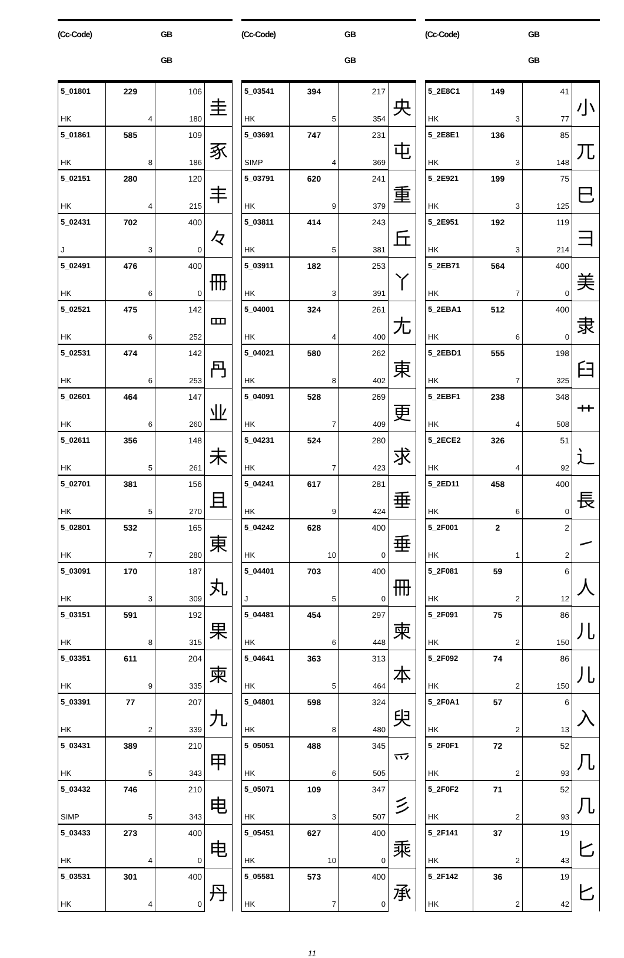(Cc-Code) GB
GB
| 5_01801 | 229 | 106 | 圭 |
| HK | 4 | 180 | |
| 5_01861 | 585 | 109 | 豖 |
| HK | 8 | 186 | |
| 5_02151 | 280 | 120 | 丰 |
| HK | 4 | 215 | |
| 5_02431 | 702 | 400 | 々 |
| J | 3 | 0 | |
| 5_02491 | 476 | 400 | 冊 |
| HK | 6 | 0 | |
| 5_02521 | 475 | 142 | 罒 |
| HK | 6 | 252 | |
| 5_02531 | 474 | 142 | 冎 |
| HK | 6 | 253 | |
| 5_02601 | 464 | 147 | 业 |
| HK | 6 | 260 | |
| 5_02611 | 356 | 148 | 未 |
| HK | 5 | 261 | |
| 5_02701 | 381 | 156 | 且 |
| HK | 5 | 270 | |
| 5_02801 | 532 | 165 | 東 |
| HK | 7 | 280 | |
| 5_03091 | 170 | 187 | 丸 |
| HK | 3 | 309 | |
| 5_03151 | 591 | 192 | 果 |
| HK | 8 | 315 | |
| 5_03351 | 611 | 204 | 柬 |
| HK | 9 | 335 | |
| 5_03391 | 77 | 207 | 九 |
| HK | 2 | 339 | |
| 5_03431 | 389 | 210 | 甲 |
| HK | 5 | 343 | |
| 5_03432 | 746 | 210 | 电 |
| SIMP | 5 | 343 | |
| 5_03433 | 273 | 400 | 电 |
| HK | 4 | 0 | |
| 5_03531 | 301 | 400 | 丹 |
| HK | 4 | 0 | |
(Cc-Code) GB
GB
| 5_03541 | 394 | 217 | 央 |
| HK | 5 | 354 | |
| 5_03691 | 747 | 231 | 屯 |
| SIMP | 4 | 369 | |
| 5_03791 | 620 | 241 | 重 |
| HK | 9 | 379 | |
| 5_03811 | 414 | 243 | 丘 |
| HK | 5 | 381 | |
| 5_03911 | 182 | 253 | 丫 |
| HK | 3 | 391 | |
| 5_04001 | 324 | 261 | 尢 |
| HK | 4 | 400 | |
| 5_04021 | 580 | 262 | 東 |
| HK | 8 | 402 | |
| 5_04091 | 528 | 269 | 更 |
| HK | 7 | 409 | |
| 5_04231 | 524 | 280 | 求 |
| HK | 7 | 423 | |
| 5_04241 | 617 | 281 | 垂 |
| HK | 9 | 424 | |
| 5_04242 | 628 | 400 | 垂 |
| HK | 10 | 0 | |
| 5_04401 | 703 | 400 | 冊 |
| J | 5 | 0 | |
| 5_04481 | 454 | 297 | 柬 |
| HK | 6 | 448 | |
| 5_04641 | 363 | 313 | 本 |
| HK | 5 | 464 | |
| 5_04801 | 598 | 324 | 臾 |
| HK | 8 | 480 | |
| 5_05051 | 488 | 345 | 爫 |
| HK | 6 | 505 | |
| 5_05071 | 109 | 347 | 彡 |
| HK | 3 | 507 | |
| 5_05451 | 627 | 400 | 乘 |
| HK | 10 | 0 | |
| 5_05581 | 573 | 400 | 承 |
| HK | 7 | 0 | |
(Cc-Code) GB
GB
| 5_2E8C1 | 149 | 41 | 小 |
| HK | 3 | 77 | |
| 5_2E8E1 | 136 | 85 | 兀 |
| HK | 3 | 148 | |
| 5_2E921 | 199 | 75 | 巳 |
| HK | 3 | 125 | |
| 5_2E951 | 192 | 119 | 彐 |
| HK | 3 | 214 | |
| 5_2EB71 | 564 | 400 | 美 |
| HK | 7 | 0 | |
| 5_2EBA1 | 512 | 400 | 隶 |
| HK | 6 | 0 | |
| 5_2EBD1 | 555 | 198 | 臼 |
| HK | 7 | 325 | |
| 5_2EBF1 | 238 | 348 | 艹 |
| HK | 4 | 508 | |
| 5_2ECE2 | 326 | 51 | 辶 |
| HK | 4 | 92 | |
| 5_2ED11 | 458 | 400 | 長 |
| HK | 6 | 0 | |
| 5_2F001 | 2 | 2 | ㇀ |
| HK | 1 | 2 | |
| 5_2F081 | 59 | 6 | 人 |
| HK | 2 | 12 | |
| 5_2F091 | 75 | 86 | 儿 |
| HK | 2 | 150 | |
| 5_2F092 | 74 | 86 | 儿 |
| HK | 2 | 150 | |
| 5_2F0A1 | 57 | 6 | 入 |
| HK | 2 | 13 | |
| 5_2F0F1 | 72 | 52 | 几 |
| HK | 2 | 93 | |
| 5_2F0F2 | 71 | 52 | 几 |
| HK | 2 | 93 | |
| 5_2F141 | 37 | 19 | 匕 |
| HK | 2 | 43 | |
| 5_2F142 | 36 | 19 | 匕 |
| HK | 2 | 42 | |
11